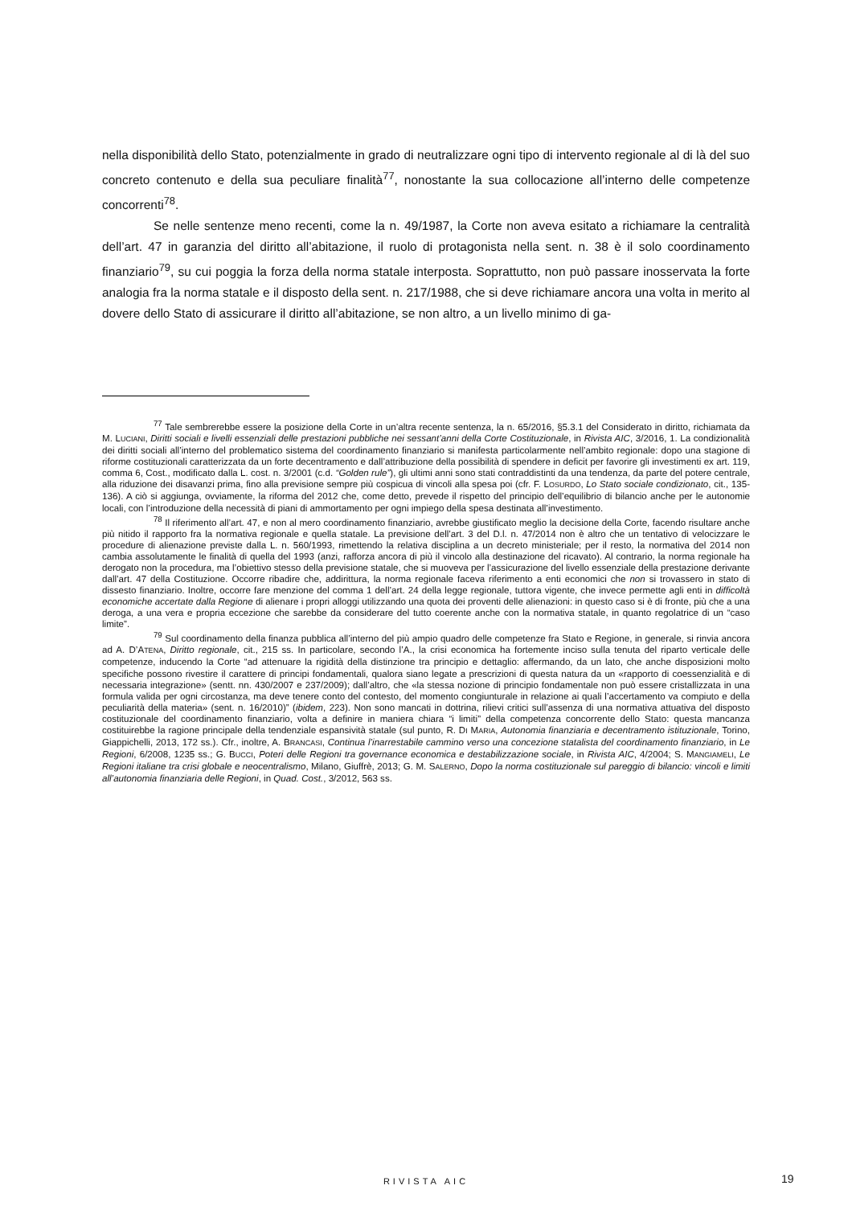nella disponibilità dello Stato, potenzialmente in grado di neutralizzare ogni tipo di intervento regionale al di là del suo concreto contenuto e della sua peculiare finalità<sup>77</sup>, nonostante la sua collocazione all’interno delle competenze concorrenti<sup>78</sup>.
Se nelle sentenze meno recenti, come la n. 49/1987, la Corte non aveva esitato a richiamare la centralità dell’art. 47 in garanzia del diritto all’abitazione, il ruolo di protagonista nella sent. n. 38 è il solo coordinamento finanziario<sup>79</sup>, su cui poggia la forza della norma statale interposta. Soprattutto, non può passare inosservata la forte analogia fra la norma statale e il disposto della sent. n. 217/1988, che si deve richiamare ancora una volta in merito al dovere dello Stato di assicurare il diritto all’abitazione, se non altro, a un livello minimo di ga-
<sup>77</sup> Tale sembrerebbe essere la posizione della Corte in un’altra recente sentenza, la n. 65/2016, §5.3.1 del Considerato in diritto, richiamata da M. LUCIANI, Diritti sociali e livelli essenziali delle prestazioni pubbliche nei sessant’anni della Corte Costituzionale, in Rivista AIC, 3/2016, 1. La condizionalità dei diritti sociali all’interno del problematico sistema del coordinamento finanziario si manifesta particolarmente nell’ambito regionale: dopo una stagione di riforme costituzionali caratterizzata da un forte decentramento e dall’attribuzione della possibilità di spendere in deficit per favorire gli investimenti ex art. 119, comma 6, Cost., modificato dalla L. cost. n. 3/2001 (c.d. “Golden rule”), gli ultimi anni sono stati contraddistinti da una tendenza, da parte del potere centrale, alla riduzione dei disavanzi prima, fino alla previsione sempre più cospicua di vincoli alla spesa poi (cfr. F. LOSURDO, Lo Stato sociale condizionato, cit., 135-136). A ciò si aggiunga, ovviamente, la riforma del 2012 che, come detto, prevede il rispetto del principio dell’equilibrio di bilancio anche per le autonomie locali, con l’introduzione della necessità di piani di ammortamento per ogni impiego della spesa destinata all’investimento.
<sup>78</sup> Il riferimento all’art. 47, e non al mero coordinamento finanziario, avrebbe giustificato meglio la decisione della Corte, facendo risultare anche più nitido il rapporto fra la normativa regionale e quella statale. La previsione dell’art. 3 del D.l. n. 47/2014 non è altro che un tentativo di velocizzare le procedure di alienazione previste dalla L. n. 560/1993, rimettendo la relativa disciplina a un decreto ministeriale; per il resto, la normativa del 2014 non cambia assolutamente le finalità di quella del 1993 (anzi, rafforza ancora di più il vincolo alla destinazione del ricavato). Al contrario, la norma regionale ha derogato non la procedura, ma l’obiettivo stesso della previsione statale, che si muoveva per l’assicurazione del livello essenziale della prestazione derivante dall’art. 47 della Costituzione. Occorre ribadire che, addirittura, la norma regionale faceva riferimento a enti economici che non si trovassero in stato di dissesto finanziario. Inoltre, occorre fare menzione del comma 1 dell’art. 24 della legge regionale, tuttora vigente, che invece permette agli enti in difficoltà economiche accertate dalla Regione di alienare i propri alloggi utilizzando una quota dei proventi delle alienazioni: in questo caso si è di fronte, più che a una deroga, a una vera e propria eccezione che sarebbe da considerare del tutto coerente anche con la normativa statale, in quanto regolatrice di un “caso limite”.
<sup>79</sup> Sul coordinamento della finanza pubblica all’interno del più ampio quadro delle competenze fra Stato e Regione, in generale, si rinvia ancora ad A. D’ATENA, Diritto regionale, cit., 215 ss. In particolare, secondo l’A., la crisi economica ha fortemente inciso sulla tenuta del riparto verticale delle competenze, inducendo la Corte “ad attenuare la rigidità della distinzione tra principio e dettaglio: affermando, da un lato, che anche disposizioni molto specifiche possono rivestire il carattere di principi fondamentali, qualora siano legate a prescrizioni di questa natura da un «rapporto di coessenzialità e di necessaria integrazione» (sentt. nn. 430/2007 e 237/2009); dall’altro, che «la stessa nozione di principio fondamentale non può essere cristallizzata in una formula valida per ogni circostanza, ma deve tenere conto del contesto, del momento congiunturale in relazione ai quali l’accertamento va compiuto e della peculiarità della materia» (sent. n. 16/2010)” (ibidem, 223). Non sono mancati in dottrina, rilievi critici sull’assenza di una normativa attuativa del disposto costituzionale del coordinamento finanziario, volta a definire in maniera chiara “i limiti” della competenza concorrente dello Stato: questa mancanza costituirebbe la ragione principale della tendenziale espansività statale (sul punto, R. DI MARIA, Autonomia finanziaria e decentramento istituzionale, Torino, Giappichelli, 2013, 172 ss.). Cfr., inoltre, A. BRANCASI, Continua l’inarrestabile cammino verso una concezione statalista del coordinamento finanziario, in Le Regioni, 6/2008, 1235 ss.; G. BUCCI, Poteri delle Regioni tra governance economica e destabilizzazione sociale, in Rivista AIC, 4/2004; S. MANGIAMELI, Le Regioni italiane tra crisi globale e neocentralismo, Milano, Giuffrè, 2013; G. M. SALERNO, Dopo la norma costituzionale sul pareggio di bilancio: vincoli e limiti all’autonomia finanziaria delle Regioni, in Quad. Cost., 3/2012, 563 ss.
RIVISTA AIC 19